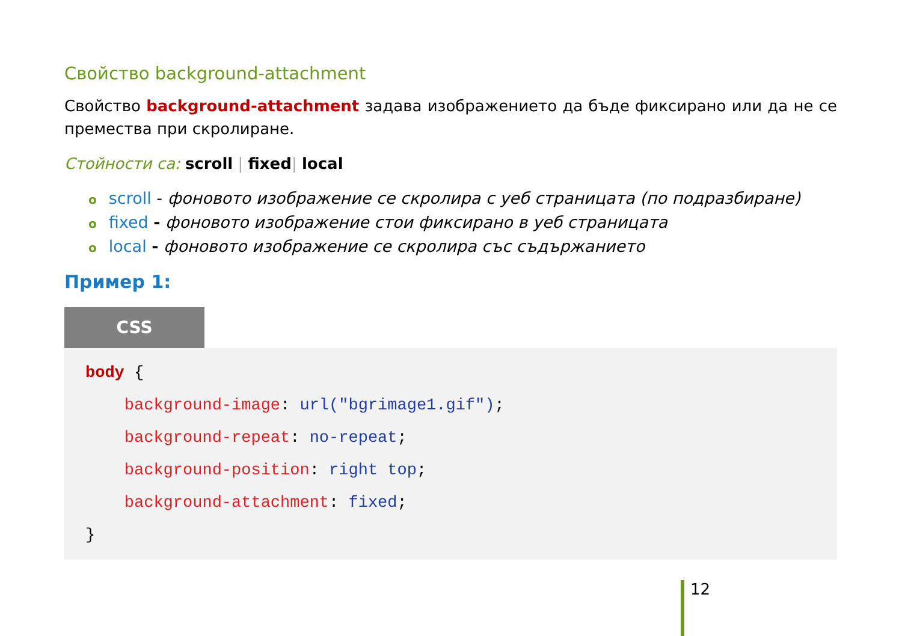Свойство background-attachment
Свойство background-attachment задава изображението да бъде фиксирано или да не се премества при скролиране.
Стойности са: scroll | fixed| local
oscroll - фоновото изображение се скролира с уеб страницата (по подразбиране)
ofixed - фоновото изображение стои фиксирано в уеб страницата
olocal - фоновото изображение се скролира със съдържанието
Пример 1:
CSS
body {
    background-image: url("bgrimage1.gif");
    background-repeat: no-repeat;
    background-position: right top;
    background-attachment: fixed;
}
12